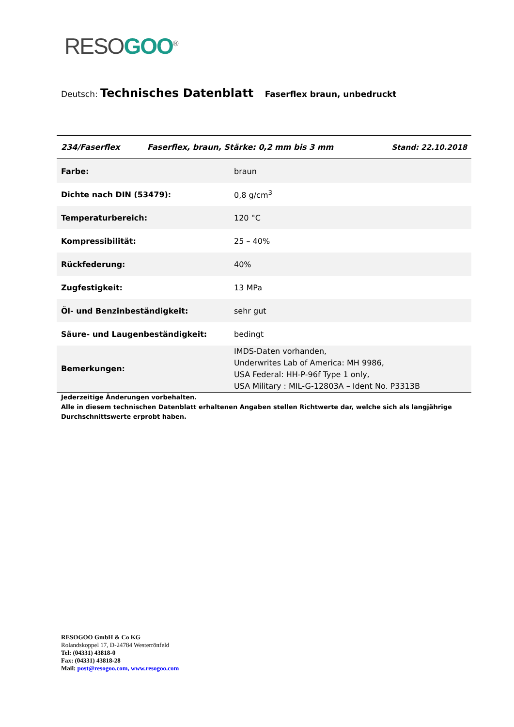RESO GOO<sup>®</sup>
Deutsch: Technisches Datenblatt Faserflex braun, unbedruckt
| 234/Faserflex | Faserflex, braun, Stärke: 0,2 mm bis 3 mm | Stand: 22.10.2018 |
| --- | --- | --- |
| Farbe: | braun |
| Dichte nach DIN (53479): | 0,8 g/cm<sup>3</sup> |
| Temperaturbereich: | 120 °C |
| Kompressibilität: | 25 – 40% |
| Rückfederung: | 40% |
| Zugfestigkeit: | 13 MPa |
| Öl- und Benzinbeständigkeit: | sehr gut |
| Säure- und Laugenbeständigkeit: | bedingt |
| Bemerkungen: | IMDS-Daten vorhanden, Underwrites Lab of America: MH 9986, USA Federal: HH-P-96f Type 1 only, USA Military : MIL-G-12803A – Ident No. P3313B |
Jederzeitige Änderungen vorbehalten.
Alle in diesem technischen Datenblatt erhaltenen Angaben stellen Richtwerte dar, welche sich als langjährige
Durchschnittswerte erprobt haben.
RESOGOO GmbH & Co KG
Rolandskoppel 17, D-24784 Westerrönfeld
Tel: (04331) 43818-0
Fax: (04331) 43818-28
Mail: post@resogoo.com, www.resogoo.com